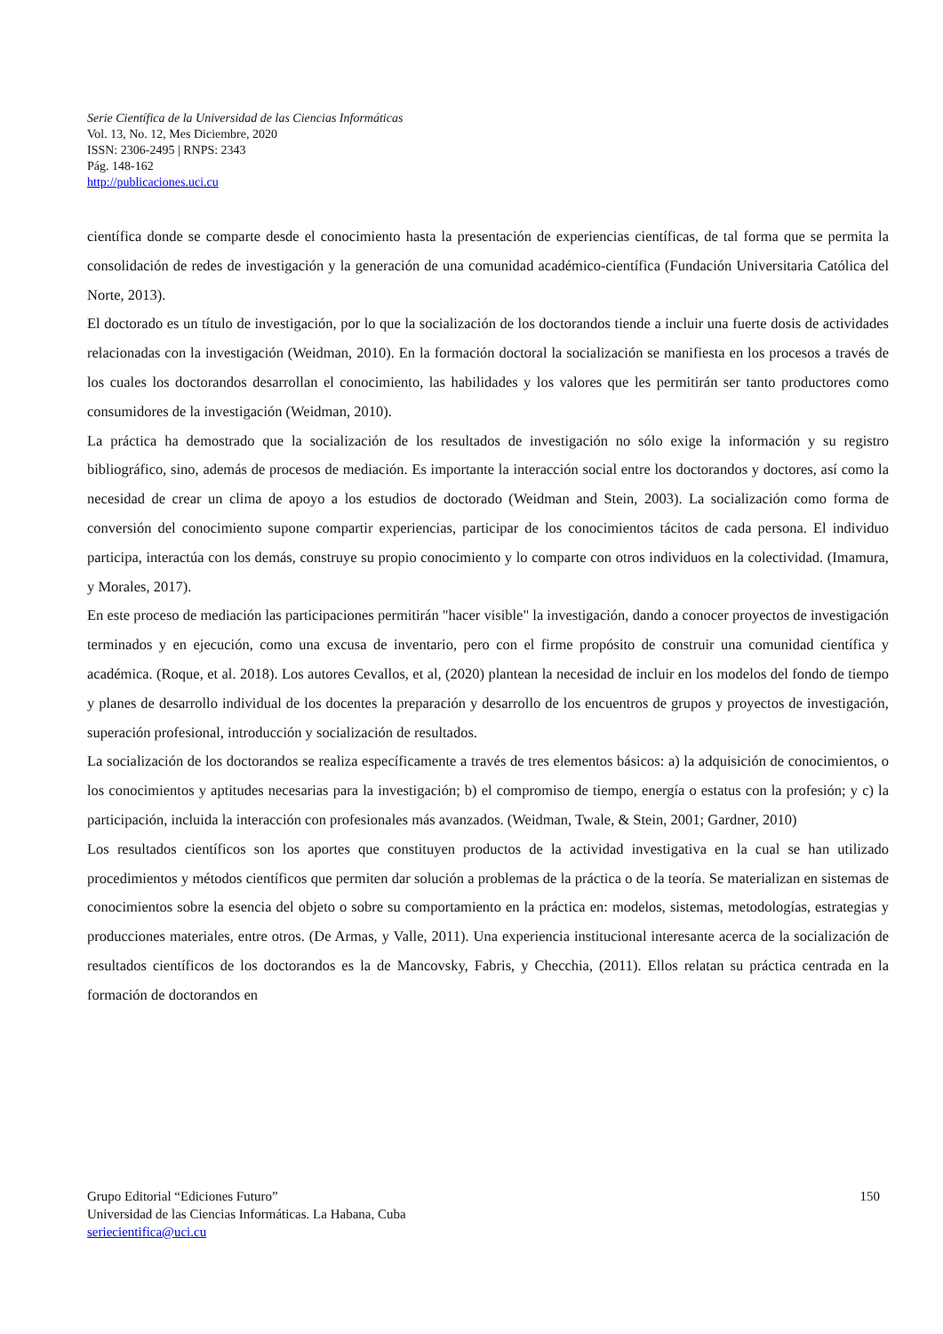Serie Científica de la Universidad de las Ciencias Informáticas
Vol. 13, No. 12, Mes Diciembre, 2020
ISSN: 2306-2495 | RNPS: 2343
Pág. 148-162
http://publicaciones.uci.cu
científica donde se comparte desde el conocimiento hasta la presentación de experiencias científicas, de tal forma que se permita la consolidación de redes de investigación y la generación de una comunidad académico-científica (Fundación Universitaria Católica del Norte, 2013).
El doctorado es un título de investigación, por lo que la socialización de los doctorandos tiende a incluir una fuerte dosis de actividades relacionadas con la investigación (Weidman, 2010). En la formación doctoral la socialización se manifiesta en los procesos a través de los cuales los doctorandos desarrollan el conocimiento, las habilidades y los valores que les permitirán ser tanto productores como consumidores de la investigación (Weidman, 2010).
La práctica ha demostrado que la socialización de los resultados de investigación no sólo exige la información y su registro bibliográfico, sino, además de procesos de mediación. Es importante la interacción social entre los doctorandos y doctores, así como la necesidad de crear un clima de apoyo a los estudios de doctorado (Weidman and Stein, 2003). La socialización como forma de conversión del conocimiento supone compartir experiencias, participar de los conocimientos tácitos de cada persona. El individuo participa, interactúa con los demás, construye su propio conocimiento y lo comparte con otros individuos en la colectividad. (Imamura, y Morales, 2017).
En este proceso de mediación las participaciones permitirán "hacer visible" la investigación, dando a conocer proyectos de investigación terminados y en ejecución, como una excusa de inventario, pero con el firme propósito de construir una comunidad científica y académica. (Roque, et al. 2018). Los autores Cevallos, et al, (2020) plantean la necesidad de incluir en los modelos del fondo de tiempo y planes de desarrollo individual de los docentes la preparación y desarrollo de los encuentros de grupos y proyectos de investigación, superación profesional, introducción y socialización de resultados.
La socialización de los doctorandos se realiza específicamente a través de tres elementos básicos: a) la adquisición de conocimientos, o los conocimientos y aptitudes necesarias para la investigación; b) el compromiso de tiempo, energía o estatus con la profesión; y c) la participación, incluida la interacción con profesionales más avanzados. (Weidman, Twale, & Stein, 2001; Gardner, 2010)
Los resultados científicos son los aportes que constituyen productos de la actividad investigativa en la cual se han utilizado procedimientos y métodos científicos que permiten dar solución a problemas de la práctica o de la teoría. Se materializan en sistemas de conocimientos sobre la esencia del objeto o sobre su comportamiento en la práctica en: modelos, sistemas, metodologías, estrategias y producciones materiales, entre otros. (De Armas, y Valle, 2011). Una experiencia institucional interesante acerca de la socialización de resultados científicos de los doctorandos es la de Mancovsky, Fabris, y Checchia, (2011). Ellos relatan su práctica centrada en la formación de doctorandos en
150 Grupo Editorial “Ediciones Futuro”
Universidad de las Ciencias Informáticas. La Habana, Cuba
seriecientifica@uci.cu